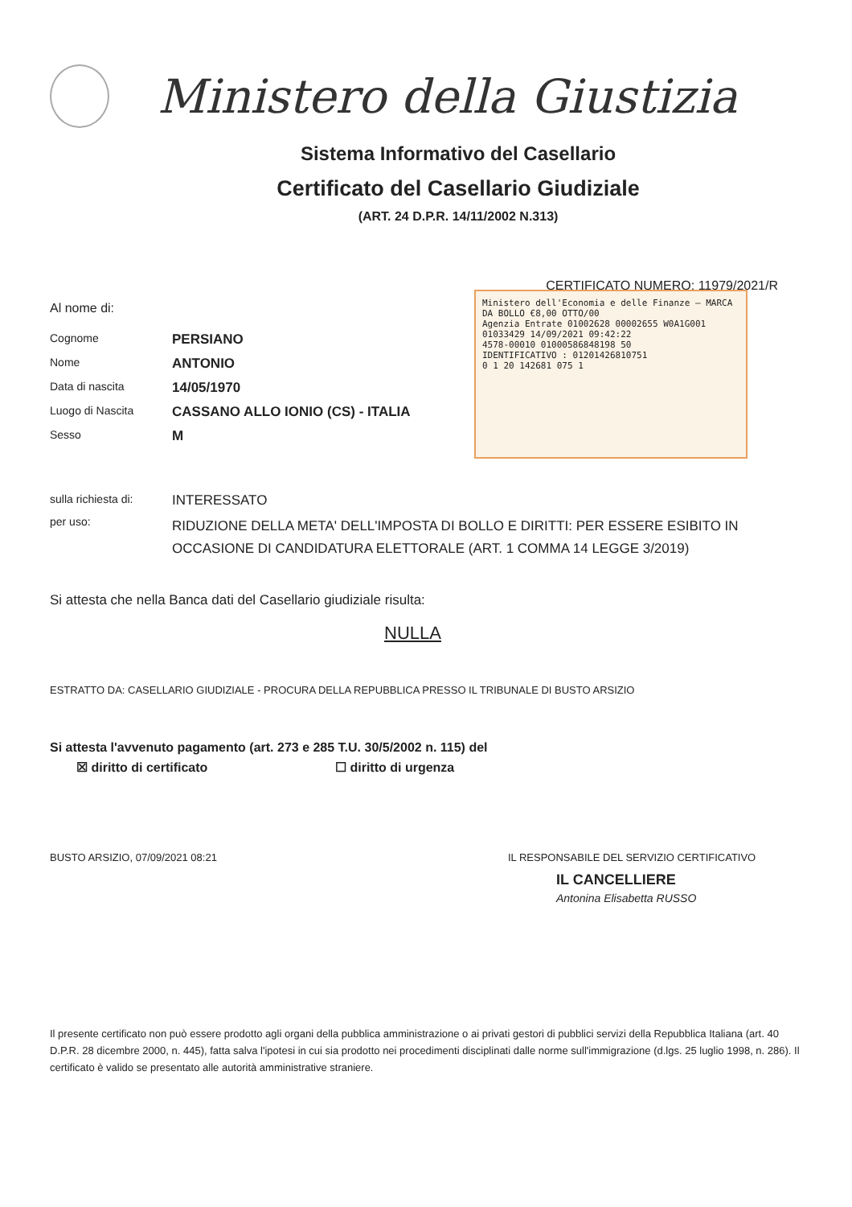Ministero della Giustizia
Sistema Informativo del Casellario
Certificato del Casellario Giudiziale
(ART. 24 D.P.R. 14/11/2002 N.313)
CERTIFICATO NUMERO: 11979/2021/R
Al nome di:
Ministero dell'Economia e delle Finanze — MARCA DA BOLLO €8,00 OTTO/00
Agenzia Entrate 01002628 00002655 W0A1G001
01033429 14/09/2021 09:42:22
4578-00010 01000586848198 50
IDENTIFICATIVO : 01201426810751
0 1 20 142681 075 1
Cognome PERSIANO
Nome ANTONIO
Data di nascita 14/05/1970
Luogo di Nascita CASSANO ALLO IONIO (CS) - ITALIA
Sesso M
sulla richiesta di: INTERESSATO
per uso: RIDUZIONE DELLA META' DELL'IMPOSTA DI BOLLO E DIRITTI: PER ESSERE ESIBITO IN OCCASIONE DI CANDIDATURA ELETTORALE (ART. 1 COMMA 14 LEGGE 3/2019)
Si attesta che nella Banca dati del Casellario giudiziale risulta:
NULLA
ESTRATTO DA: CASELLARIO GIUDIZIALE - PROCURA DELLA REPUBBLICA PRESSO IL TRIBUNALE DI BUSTO ARSIZIO
Si attesta l'avvenuto pagamento (art. 273 e 285 T.U. 30/5/2002 n. 115) del
☒ diritto di certificato ☐ diritto di urgenza
BUSTO ARSIZIO, 07/09/2021 08:21 IL RESPONSABILE DEL SERVIZIO CERTIFICATIVO
IL CANCELLIERE
Antonina Elisabetta RUSSO
Il presente certificato non può essere prodotto agli organi della pubblica amministrazione o ai privati gestori di pubblici servizi della Repubblica Italiana (art. 40 D.P.R. 28 dicembre 2000, n. 445), fatta salva l'ipotesi in cui sia prodotto nei procedimenti disciplinati dalle norme sull'immigrazione (d.lgs. 25 luglio 1998, n. 286). Il certificato è valido se presentato alle autorità amministrative straniere.